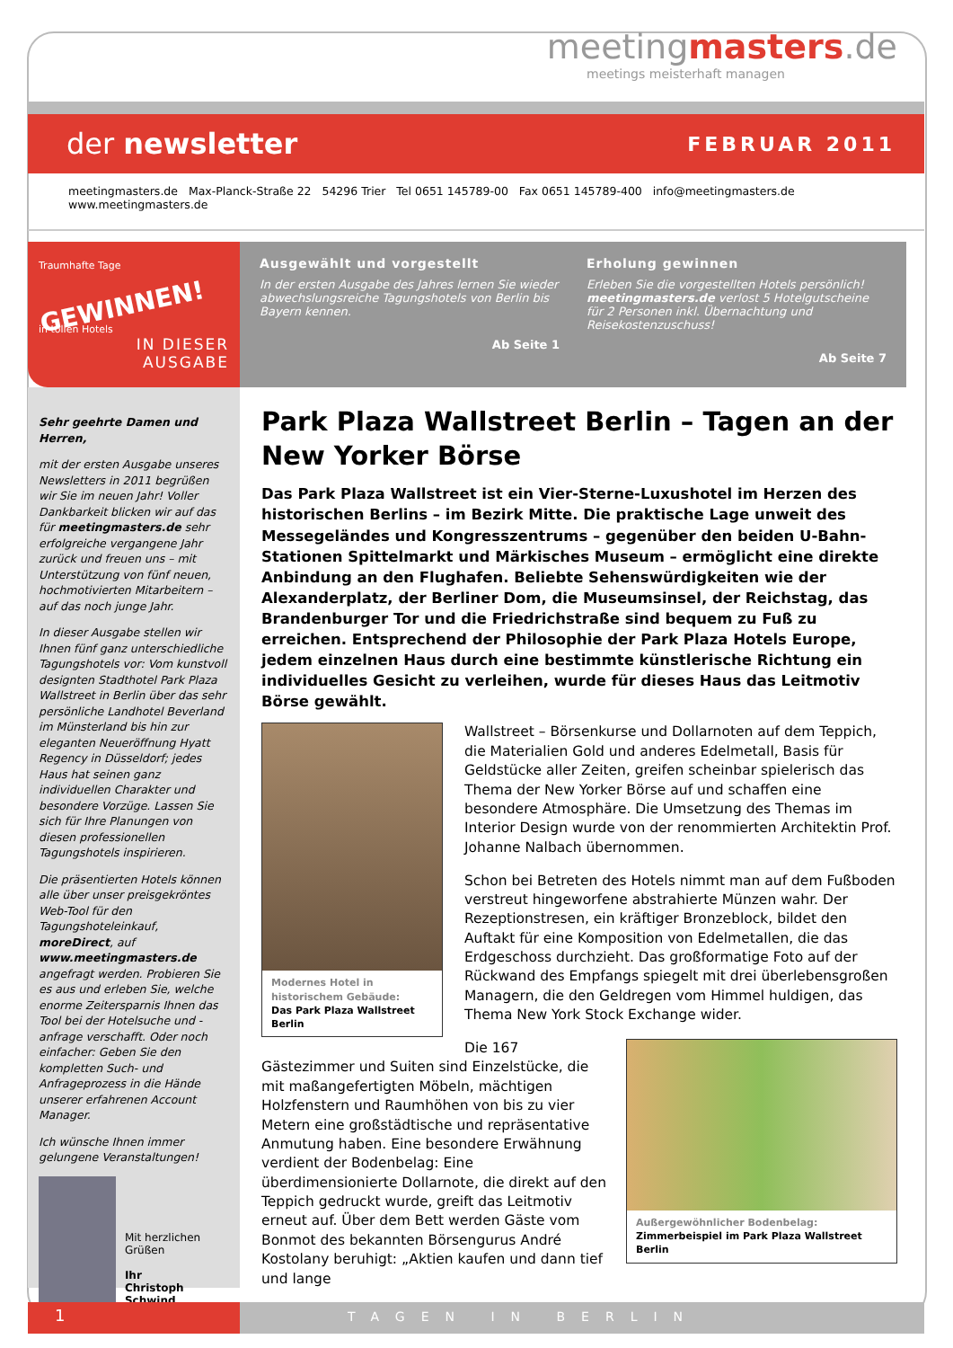meetingmasters.de
meetings meisterhaft managen
der newsletter
FEBRUAR 2011
meetingmasters.de Max-Planck-Straße 22 54296 Trier Tel 0651 145789-00 Fax 0651 145789-400 info@meetingmasters.de www.meetingmasters.de
Traumhafte Tage
GEWINNEN!
in tollen Hotels
IN DIESER
AUSGABE
Ausgewählt und vorgestellt
In der ersten Ausgabe des Jahres lernen Sie wieder abwechslungsreiche Tagungshotels von Berlin bis Bayern kennen.
Ab Seite 1
Erholung gewinnen
Erleben Sie die vorgestellten Hotels persönlich! meetingmasters.de verlost 5 Hotelgutscheine für 2 Personen inkl. Übernachtung und Reisekostenzuschuss!
Ab Seite 7
Sehr geehrte Damen und Herren,
mit der ersten Ausgabe unseres Newsletters in 2011 begrüßen wir Sie im neuen Jahr! Voller Dankbarkeit blicken wir auf das für meetingmasters.de sehr erfolgreiche vergangene Jahr zurück und freuen uns – mit Unterstützung von fünf neuen, hochmotivierten Mitarbeitern – auf das noch junge Jahr.
In dieser Ausgabe stellen wir Ihnen fünf ganz unterschiedliche Tagungshotels vor: Vom kunstvoll designten Stadthotel Park Plaza Wallstreet in Berlin über das sehr persönliche Landhotel Beverland im Münsterland bis hin zur eleganten Neueröffnung Hyatt Regency in Düsseldorf; jedes Haus hat seinen ganz individuellen Charakter und besondere Vorzüge. Lassen Sie sich für Ihre Planungen von diesen professionellen Tagungshotels inspirieren.
Die präsentierten Hotels können alle über unser preisgekröntes Web-Tool für den Tagungshoteleinkauf, moreDirect, auf www.meetingmasters.de angefragt werden. Probieren Sie es aus und erleben Sie, welche enorme Zeitersparnis Ihnen das Tool bei der Hotelsuche und -anfrage verschafft. Oder noch einfacher: Geben Sie den kompletten Such- und Anfrageprozess in die Hände unserer erfahrenen Account Manager.
Ich wünsche Ihnen immer gelungene Veranstaltungen!
Mit herzlichen Grüßen
Ihr
Christoph Schwind
Park Plaza Wallstreet Berlin – Tagen an der New Yorker Börse
Das Park Plaza Wallstreet ist ein Vier-Sterne-Luxushotel im Herzen des historischen Berlins – im Bezirk Mitte. Die praktische Lage unweit des Messegeländes und Kongresszentrums – gegenüber den beiden U-Bahn-Stationen Spittelmarkt und Märkisches Museum – ermöglicht eine direkte Anbindung an den Flughafen. Beliebte Sehenswürdigkeiten wie der Alexanderplatz, der Berliner Dom, die Museumsinsel, der Reichstag, das Brandenburger Tor und die Friedrichstraße sind bequem zu Fuß zu erreichen. Entsprechend der Philosophie der Park Plaza Hotels Europe, jedem einzelnen Haus durch eine bestimmte künstlerische Richtung ein individuelles Gesicht zu verleihen, wurde für dieses Haus das Leitmotiv Börse gewählt.
Modernes Hotel in historischem Gebäude:
Das Park Plaza Wallstreet Berlin
Wallstreet – Börsenkurse und Dollarnoten auf dem Teppich, die Materialien Gold und anderes Edelmetall, Basis für Geldstücke aller Zeiten, greifen scheinbar spielerisch das Thema der New Yorker Börse auf und schaffen eine besondere Atmosphäre. Die Umsetzung des Themas im Interior Design wurde von der renommierten Architektin Prof. Johanne Nalbach übernommen.
Schon bei Betreten des Hotels nimmt man auf dem Fußboden verstreut hingeworfene abstrahierte Münzen wahr. Der Rezeptionstresen, ein kräftiger Bronzeblock, bildet den Auftakt für eine Komposition von Edelmetallen, die das Erdgeschoss durchzieht. Das großformatige Foto auf der Rückwand des Empfangs spiegelt mit drei überlebensgroßen Managern, die den Geldregen vom Himmel huldigen, das Thema New York Stock Exchange wider.
Außergewöhnlicher Bodenbelag:
Zimmerbeispiel im Park Plaza Wallstreet Berlin
Die 167 Gästezimmer und Suiten sind Einzelstücke, die mit maßangefertigten Möbeln, mächtigen Holzfenstern und Raumhöhen von bis zu vier Metern eine großstädtische und repräsentative Anmutung haben. Eine besondere Erwähnung verdient der Bodenbelag: Eine überdimensionierte Dollarnote, die direkt auf den Teppich gedruckt wurde, greift das Leitmotiv erneut auf. Über dem Bett werden Gäste vom Bonmot des bekannten Börsengurus André Kostolany beruhigt: „Aktien kaufen und dann tief und lange
1
TAGEN IN BERLIN